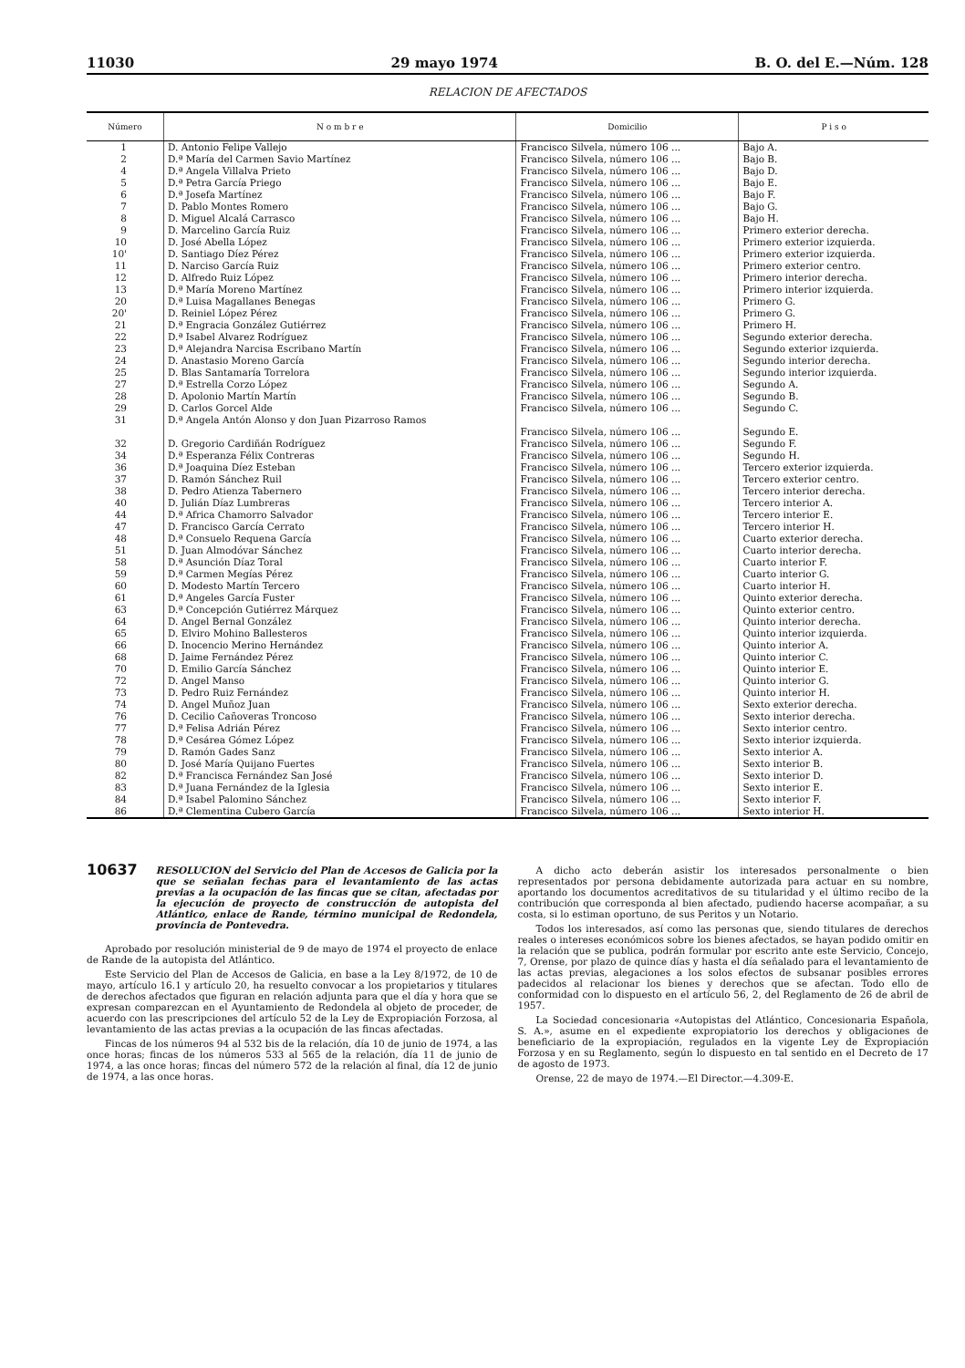11030 29 mayo 1974 B. O. del E.—Núm. 128
RELACION DE AFECTADOS
| Número | N o m b r e | Domicilio | P i s o |
| --- | --- | --- | --- |
| 1 | D. Antonio Felipe Vallejo | Francisco Silvela, número 106 ... | Bajo A. |
| 2 | D.ª María del Carmen Savio Martínez | Francisco Silvela, número 106 ... | Bajo B. |
| 4 | D.ª Angela Villalva Prieto | Francisco Silvela, número 106 ... | Bajo D. |
| 5 | D.ª Petra García Priego | Francisco Silvela, número 106 ... | Bajo E. |
| 6 | D.ª Josefa Martínez | Francisco Silvela, número 106 ... | Bajo F. |
| 7 | D. Pablo Montes Romero | Francisco Silvela, número 106 ... | Bajo G. |
| 8 | D. Miguel Alcalá Carrasco | Francisco Silvela, número 106 ... | Bajo H. |
| 9 | D. Marcelino García Ruiz | Francisco Silvela, número 106 ... | Primero exterior derecha. |
| 10 | D. José Abella López | Francisco Silvela, número 106 ... | Primero exterior izquierda. |
| 10' | D. Santiago Díez Pérez | Francisco Silvela, número 106 ... | Primero exterior izquierda. |
| 11 | D. Narciso García Ruiz | Francisco Silvela, número 106 ... | Primero exterior centro. |
| 12 | D. Alfredo Ruiz López | Francisco Silvela, número 106 ... | Primero interior derecha. |
| 13 | D.ª María Moreno Martínez | Francisco Silvela, número 106 ... | Primero interior izquierda. |
| 20 | D.ª Luisa Magallanes Benegas | Francisco Silvela, número 106 ... | Primero G. |
| 20' | D. Reiniel López Pérez | Francisco Silvela, número 106 ... | Primero G. |
| 21 | D.ª Engracia González Gutiérrez | Francisco Silvela, número 106 ... | Primero H. |
| 22 | D.ª Isabel Alvarez Rodríguez | Francisco Silvela, número 106 ... | Segundo exterior derecha. |
| 23 | D.ª Alejandra Narcisa Escribano Martín | Francisco Silvela, número 106 ... | Segundo exterior izquierda. |
| 24 | D. Anastasio Moreno García | Francisco Silvela, número 106 ... | Segundo interior derecha. |
| 25 | D. Blas Santamaría Torrelora | Francisco Silvela, número 106 ... | Segundo interior izquierda. |
| 27 | D.ª Estrella Corzo López | Francisco Silvela, número 106 ... | Segundo A. |
| 28 | D. Apolonio Martín Martín | Francisco Silvela, número 106 ... | Segundo B. |
| 29 | D. Carlos Gorcel Alde | Francisco Silvela, número 106 ... | Segundo C. |
| 31 | D.ª Angela Antón Alonso y don Juan Pizarroso Ramos | Francisco Silvela, número 106 ... | Segundo E. |
| 32 | D. Gregorio Cardiñán Rodríguez | Francisco Silvela, número 106 ... | Segundo F. |
| 34 | D.ª Esperanza Félix Contreras | Francisco Silvela, número 106 ... | Segundo H. |
| 36 | D.ª Joaquina Díez Esteban | Francisco Silvela, número 106 ... | Tercero exterior izquierda. |
| 37 | D. Ramón Sánchez Ruil | Francisco Silvela, número 106 ... | Tercero exterior centro. |
| 38 | D. Pedro Atienza Tabernero | Francisco Silvela, número 106 ... | Tercero interior derecha. |
| 40 | D. Julián Díaz Lumbreras | Francisco Silvela, número 106 ... | Tercero interior A. |
| 44 | D.ª Africa Chamorro Salvador | Francisco Silvela, número 106 ... | Tercero interior E. |
| 47 | D. Francisco García Cerrato | Francisco Silvela, número 106 ... | Tercero interior H. |
| 48 | D.ª Consuelo Requena García | Francisco Silvela, número 106 ... | Cuarto exterior derecha. |
| 51 | D. Juan Almodóvar Sánchez | Francisco Silvela, número 106 ... | Cuarto interior derecha. |
| 58 | D.ª Asunción Díaz Toral | Francisco Silvela, número 106 ... | Cuarto interior F. |
| 59 | D.ª Carmen Megías Pérez | Francisco Silvela, número 106 ... | Cuarto interior G. |
| 60 | D. Modesto Martín Tercero | Francisco Silvela, número 106 ... | Cuarto interior H. |
| 61 | D.ª Angeles García Fuster | Francisco Silvela, número 106 ... | Quinto exterior derecha. |
| 63 | D.ª Concepción Gutiérrez Márquez | Francisco Silvela, número 106 ... | Quinto exterior centro. |
| 64 | D. Angel Bernal González | Francisco Silvela, número 106 ... | Quinto interior derecha. |
| 65 | D. Elviro Mohino Ballesteros | Francisco Silvela, número 106 ... | Quinto interior izquierda. |
| 66 | D. Inocencio Merino Hernández | Francisco Silvela, número 106 ... | Quinto interior A. |
| 68 | D. Jaime Fernández Pérez | Francisco Silvela, número 106 ... | Quinto interior C. |
| 70 | D. Emilio García Sánchez | Francisco Silvela, número 106 ... | Quinto interior E. |
| 72 | D. Angel Manso | Francisco Silvela, número 106 ... | Quinto interior G. |
| 73 | D. Pedro Ruiz Fernández | Francisco Silvela, número 106 ... | Quinto interior H. |
| 74 | D. Angel Muñoz Juan | Francisco Silvela, número 106 ... | Sexto exterior derecha. |
| 76 | D. Cecilio Cañoveras Troncoso | Francisco Silvela, número 106 ... | Sexto interior derecha. |
| 77 | D.ª Felisa Adrián Pérez | Francisco Silvela, número 106 ... | Sexto interior centro. |
| 78 | D.ª Cesárea Gómez López | Francisco Silvela, número 106 ... | Sexto interior izquierda. |
| 79 | D. Ramón Gades Sanz | Francisco Silvela, número 106 ... | Sexto interior A. |
| 80 | D. José María Quijano Fuertes | Francisco Silvela, número 106 ... | Sexto interior B. |
| 82 | D.ª Francisca Fernández San José | Francisco Silvela, número 106 ... | Sexto interior D. |
| 83 | D.ª Juana Fernández de la Iglesia | Francisco Silvela, número 106 ... | Sexto interior E. |
| 84 | D.ª Isabel Palomino Sánchez | Francisco Silvela, número 106 ... | Sexto interior F. |
| 86 | D.ª Clementina Cubero García | Francisco Silvela, número 106 ... | Sexto interior H. |
10637 RESOLUCION del Servicio del Plan de Accesos de Galicia por la que se señalan fechas para el levantamiento de las actas previas a la ocupación de las fincas que se citan, afectadas por la ejecución de proyecto de construcción de autopista del Atlántico, enlace de Rande, término municipal de Redondela, provincia de Pontevedra.
Aprobado por resolución ministerial de 9 de mayo de 1974 el proyecto de enlace de Rande de la autopista del Atlántico.
Este Servicio del Plan de Accesos de Galicia, en base a la Ley 8/1972, de 10 de mayo, artículo 16.1 y artículo 20, ha resuelto convocar a los propietarios y titulares de derechos afectados que figuran en relación adjunta para que el día y hora que se expresan comparezcan en el Ayuntamiento de Redondela al objeto de proceder, de acuerdo con las prescripciones del artículo 52 de la Ley de Expropiación Forzosa, al levantamiento de las actas previas a la ocupación de las fincas afectadas.
Fincas de los números 94 al 532 bis de la relación, día 10 de junio de 1974, a las once horas; fincas de los números 533 al 565 de la relación, día 11 de junio de 1974, a las once horas; fincas del número 572 de la relación al final, día 12 de junio de 1974, a las once horas.
A dicho acto deberán asistir los interesados personalmente o bien representados por persona debidamente autorizada para actuar en su nombre, aportando los documentos acreditativos de su titularidad y el último recibo de la contribución que corresponda al bien afectado, pudiendo hacerse acompañar, a su costa, si lo estiman oportuno, de sus Peritos y un Notario.
Todos los interesados, así como las personas que, siendo titulares de derechos reales o intereses económicos sobre los bienes afectados, se hayan podido omitir en la relación que se publica, podrán formular por escrito ante este Servicio, Concejo, 7, Orense, por plazo de quince días y hasta el día señalado para el levantamiento de las actas previas, alegaciones a los solos efectos de subsanar posibles errores padecidos al relacionar los bienes y derechos que se afectan. Todo ello de conformidad con lo dispuesto en el artículo 56, 2, del Reglamento de 26 de abril de 1957.
La Sociedad concesionaria «Autopistas del Atlántico, Concesionaria Española, S. A.», asume en el expediente expropiatorio los derechos y obligaciones de beneficiario de la expropiación, regulados en la vigente Ley de Expropiación Forzosa y en su Reglamento, según lo dispuesto en tal sentido en el Decreto de 17 de agosto de 1973.
Orense, 22 de mayo de 1974.—El Director.—4.309-E.